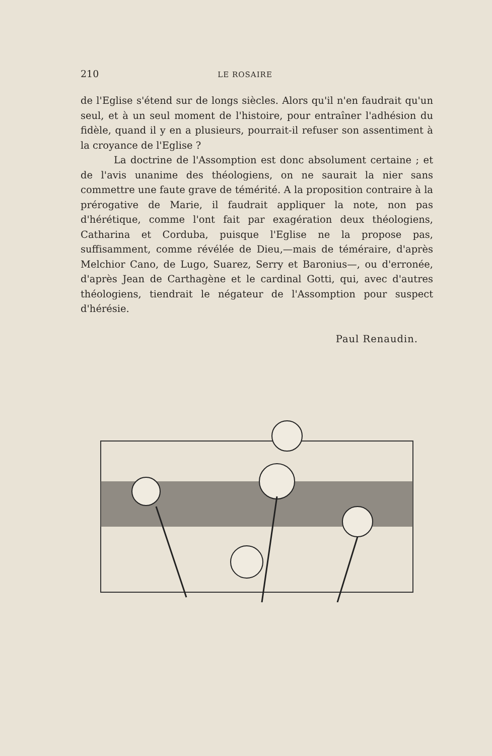210 LE ROSAIRE
de l'Eglise s'étend sur de longs siècles. Alors qu'il n'en faudrait qu'un seul, et à un seul moment de l'histoire, pour entraîner l'adhésion du fidèle, quand il y en a plusieurs, pourrait-il refuser son assentiment à la croyance de l'Eglise ?
La doctrine de l'Assomption est donc absolument certaine ; et de l'avis unanime des théologiens, on ne saurait la nier sans commettre une faute grave de témérité. A la proposition contraire à la prérogative de Marie, il faudrait appliquer la note, non pas d'hérétique, comme l'ont fait par exagération deux théologiens, Catharina et Corduba, puisque l'Eglise ne la propose pas, suffisamment, comme révélée de Dieu,—mais de téméraire, d'après Melchior Cano, de Lugo, Suarez, Serry et Baronius—, ou d'erronée, d'après Jean de Carthagène et le cardinal Gotti, qui, avec d'autres théologiens, tiendrait le négateur de l'Assomption pour suspect d'hérésie.
Paul Renaudin.